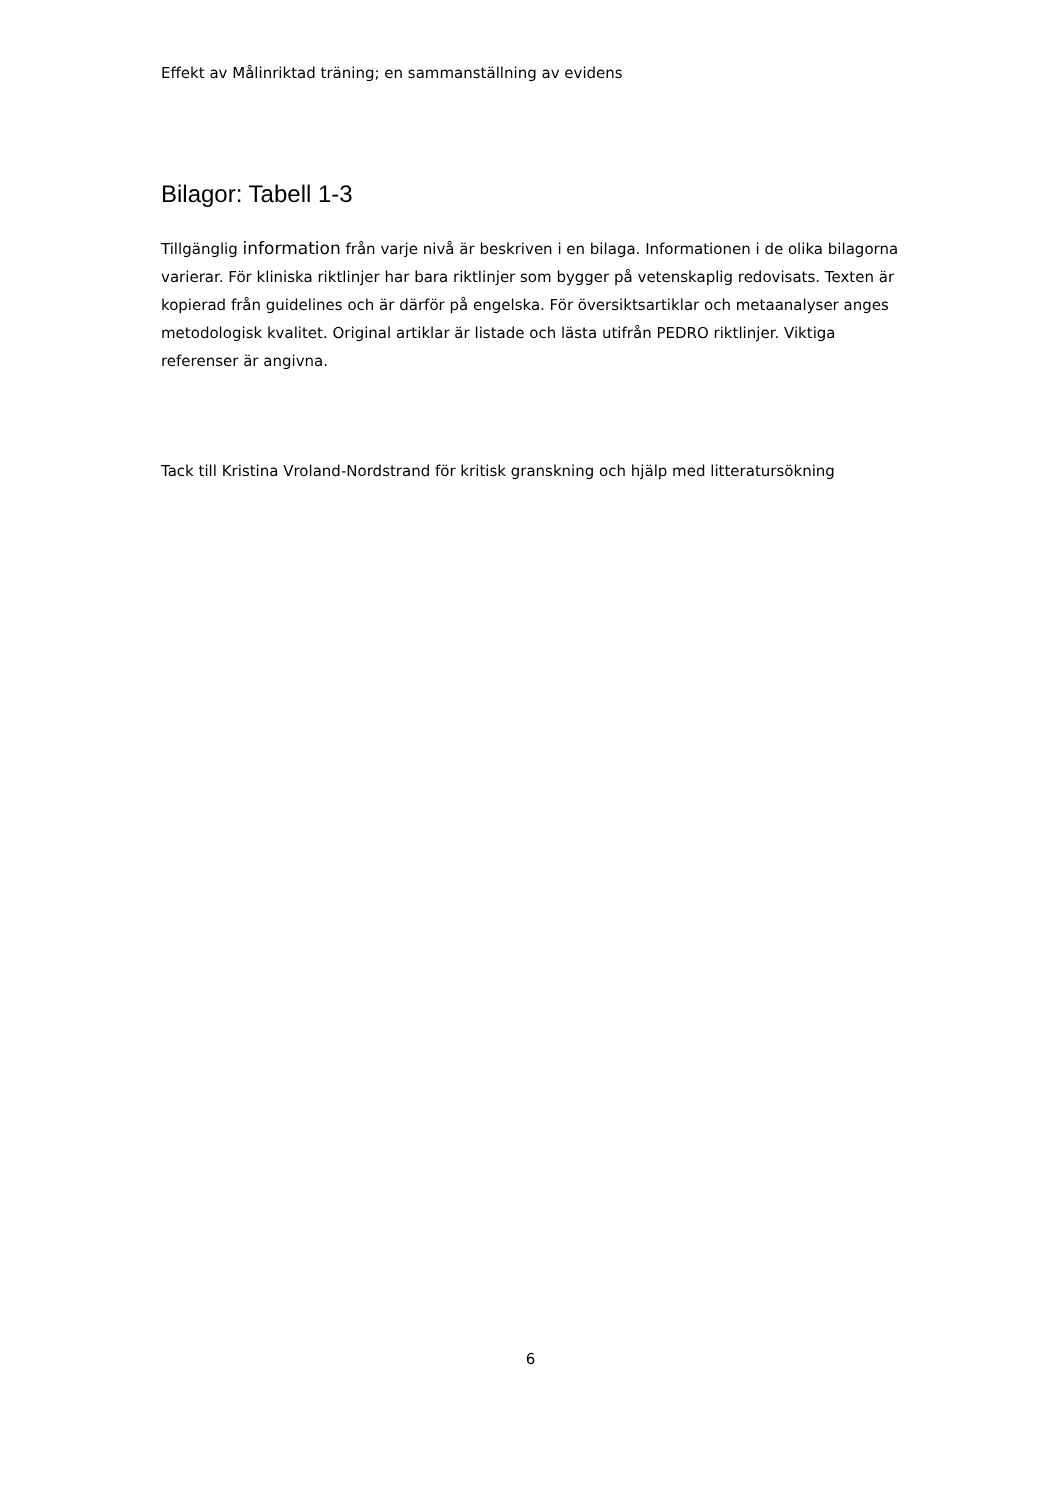Effekt av Målinriktad träning; en sammanställning av evidens
Bilagor: Tabell 1-3
Tillgänglig information från varje nivå är beskriven i en bilaga. Informationen i de olika bilagorna varierar. För kliniska riktlinjer har bara riktlinjer som bygger på vetenskaplig redovisats. Texten är kopierad från guidelines och är därför på engelska. För översiktsartiklar och metaanalyser anges metodologisk kvalitet. Original artiklar är listade och lästa utifrån PEDRO riktlinjer. Viktiga referenser är angivna.
Tack till Kristina Vroland-Nordstrand för kritisk granskning och hjälp med litteratursökning
6